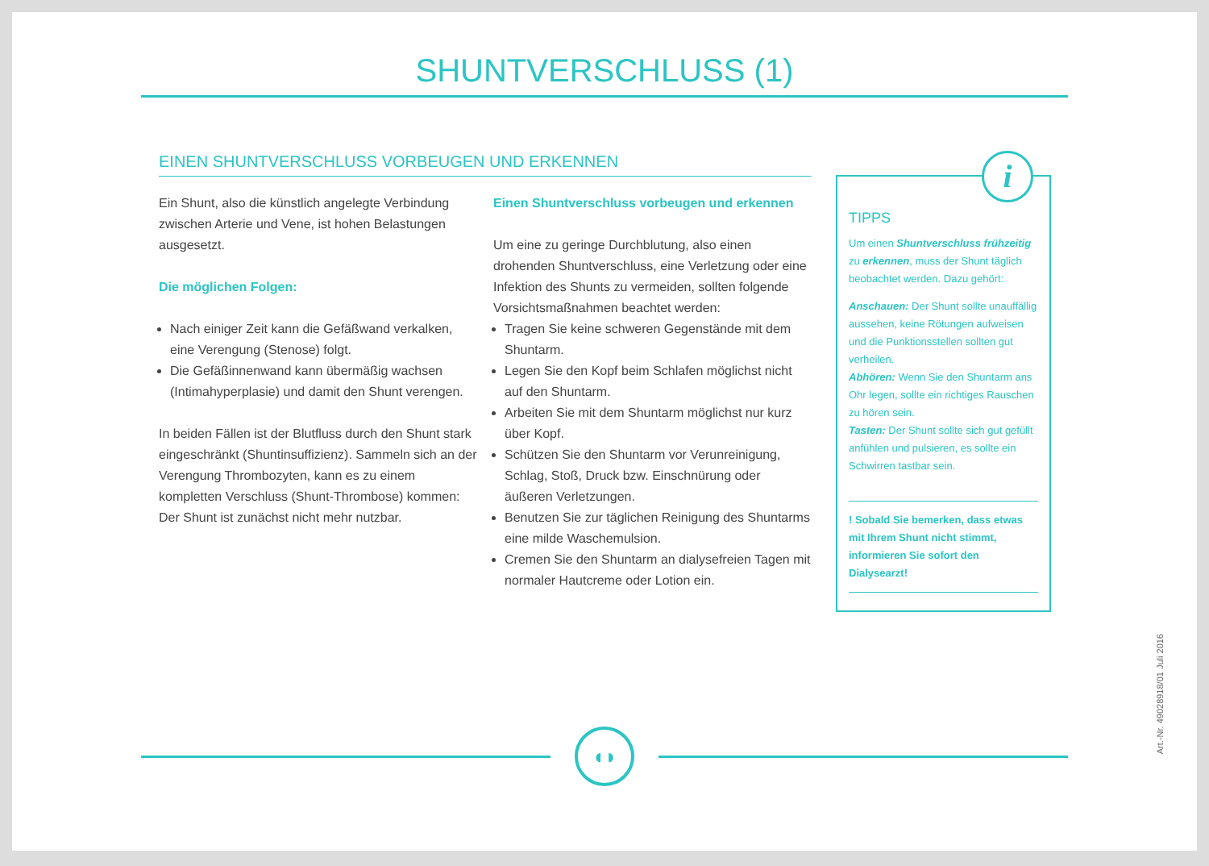SHUNTVERSCHLUSS (1)
EINEN SHUNTVERSCHLUSS VORBEUGEN UND ERKENNEN
Ein Shunt, also die künstlich angelegte Verbindung zwischen Arterie und Vene, ist hohen Belastungen ausgesetzt.
Die möglichen Folgen:
Nach einiger Zeit kann die Gefäßwand verkalken, eine Verengung (Stenose) folgt.
Die Gefäßinnenwand kann übermäßig wachsen (Intimahyperplasie) und damit den Shunt verengen.
In beiden Fällen ist der Blutfluss durch den Shunt stark eingeschränkt (Shuntinsuffizienz). Sammeln sich an der Verengung Thrombozyten, kann es zu einem kompletten Verschluss (Shunt-Thrombose) kommen: Der Shunt ist zunächst nicht mehr nutzbar.
Einen Shuntverschluss vorbeugen und erkennen
Um eine zu geringe Durchblutung, also einen drohenden Shuntverschluss, eine Verletzung oder eine Infektion des Shunts zu vermeiden, sollten folgende Vorsichtsmaßnahmen beachtet werden:
Tragen Sie keine schweren Gegenstände mit dem Shuntarm.
Legen Sie den Kopf beim Schlafen möglichst nicht auf den Shuntarm.
Arbeiten Sie mit dem Shuntarm möglichst nur kurz über Kopf.
Schützen Sie den Shuntarm vor Verunreinigung, Schlag, Stoß, Druck bzw. Einschnürung oder äußeren Verletzungen.
Benutzen Sie zur täglichen Reinigung des Shuntarms eine milde Waschemulsion.
Cremen Sie den Shuntarm an dialysefreien Tagen mit normaler Hautcreme oder Lotion ein.
i
TIPPS
Um einen Shuntverschluss frühzeitig zu erkennen, muss der Shunt täglich beobachtet werden. Dazu gehört:
Anschauen: Der Shunt sollte unauffällig aussehen, keine Rötungen aufweisen und die Punktionsstellen sollten gut verheilen.
Abhören: Wenn Sie den Shuntarm ans Ohr legen, sollte ein richtiges Rauschen zu hören sein.
Tasten: Der Shunt sollte sich gut gefüllt anfühlen und pulsieren, es sollte ein Schwirren tastbar sein.
! Sobald Sie bemerken, dass etwas mit Ihrem Shunt nicht stimmt, informieren Sie sofort den Dialysearzt!
◖◗
Art.-Nr. 49028918/01 Juli 2016